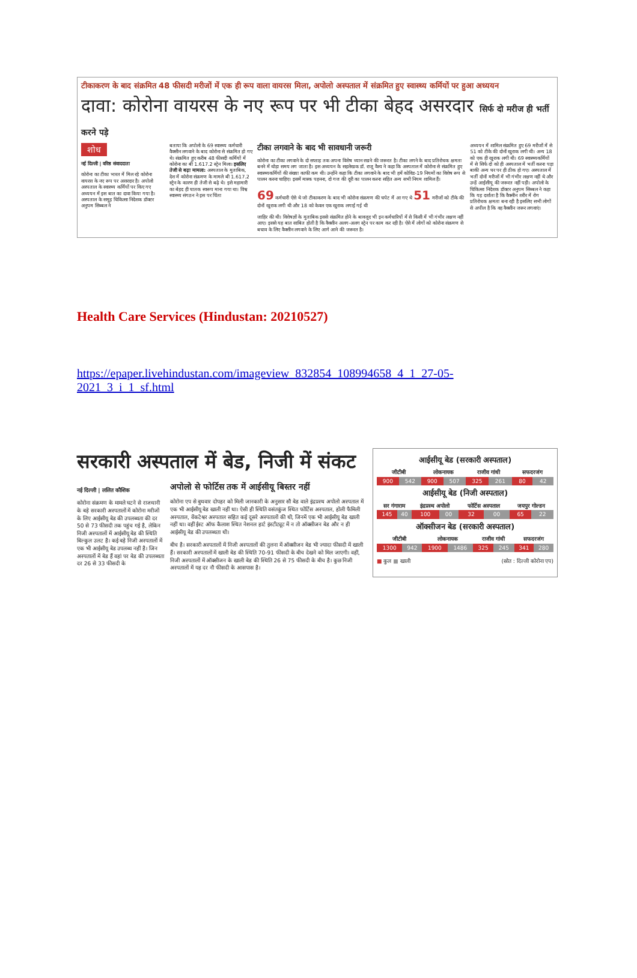टीकाकरण के बाद संक्रमित 48 फीसदी मरीजों में एक ही रूप वाला वायरस मिला, अपोलो अस्पताल में संक्रमित हुए स्वास्थ्य कर्मियों पर हुआ अध्ययन
दावा: कोरोना वायरस के नए रूप पर भी टीका बेहद असरदार सिर्फ दो मरीज ही भर्ती करने पड़े
शोध
नई दिल्ली | वरिष्ठ संवाददाता
कोरोना का टीका भारत में मिल रहे कोरोना वायरस के नए रूप पर असरदार है। अपोलो अस्पताल के स्वास्थ्य कर्मियों पर किए गए अध्ययन में इस बात का दावा किया गया है। अस्पताल के समूह चिकित्सा निदेशक डॉक्टर अनुपम सिब्बल ने
बताया कि अपोलो के 69 स्वास्थ्य कर्मचारी वैक्सीन लगवाने के बाद कोरोना से संक्रमित हो गए थे। संक्रमित हुए करीब 48 फीसदी कर्मियों में कोरोना का बी 1.617.2 स्ट्रेन मिला। इसलिए तेजी से बढ़ा मामला: अस्पताल के मुताबिक, देश में कोरोना संक्रमण के मामले बी 1.617.2 स्ट्रेन के कारण ही तेजी से बढ़े थे। इसे महामारी का बेहद ही घातक स्वरूप माना गया था। विश्व स्वास्थ्य संगठन ने इस पर चिंता
टीका लगवाने के बाद भी सावधानी जरूरी
कोरोना का टीका लगवाने के दो सप्ताह तक अपना विशेष ध्यान रखने की जरूरत है। टीका लगने के बाद प्रतिरोधक क्षमता बनने में थोड़ा समय लग जाता है। इस अध्ययन के सहलेखक डॉ. राजू वैश्य ने कहा कि अस्पताल में कोरोना से संक्रमित हुए स्वास्थ्यकर्मियों की संख्या काफी कम थी। उन्होंने कहा कि टीका लगवाने के बाद भी हमें कोविड-19 नियमों का विशेष रूप से पालन करना चाहिए। इसमें मास्क पहनना, दो गज की दूरी का पालन करना सहित अन्य सभी नियम शामिल हैं।
69 कर्मचारी ऐसे थे जो टीकाकरण के बाद भी कोरोना संक्रमण की चपेट में आ गए थे 51 मरीजों को टीके की दोनों खुराक लगी थी और 18 को केवल एक खुराक लगाई गई थी
जाहिर की थी। विशेषज्ञों के मुताबिक इससे संक्रमित होने के बावजूद भी इन कर्मचारियों में से किसी में भी गंभीर लक्षण नहीं आए। इससे यह बात साबित होती है कि वैक्सीन अलग-अलग स्ट्रेन पर काम कर रही है। ऐसे में लोगों को कोरोना संक्रमण से बचाव के लिए वैक्सीन लगवाने के लिए आगे आने की जरूरत है।
अध्ययन में शामिल संक्रमित हुए 69 मरीजों में से 51 को टीके की दोनों खुराक लगी थी। अन्य 18 को एक ही खुराक लगी थी। 69 स्वास्थ्यकर्मियों में से सिर्फ दो को ही अस्पताल में भर्ती करना पड़ा बाकी अन्य घर पर ही ठीक हो गए। अस्पताल में भर्ती दोनों मरीजों में भी गंभीर लक्षण नहीं थे और उन्हें आईसीयू की जरूरत नहीं पड़ी। अपोलो के चिकित्सा निदेशक डॉक्टर अनुपम सिब्बल ने कहा कि यह दर्शाता है कि वैक्सीन शरीर में रोग प्रतिरोधक क्षमता बना रही है इसलिए सभी लोगों से अपील है कि वह वैक्सीन जरूर लगवाएं।
Health Care Services (Hindustan: 20210527)
https://epaper.livehindustan.com/imageview_832854_108994658_4_1_27-05-2021_3_i_1_sf.html
सरकारी अस्पताल में बेड, निजी में संकट
नई दिल्ली | ललित कौशिक
कोरोना संक्रमण के मामले घटने से राजधानी के बड़े सरकारी अस्पतालों में कोरोना मरीजों के लिए आईसीयू बेड की उपलब्धता की दर 50 से 73 फीसदी तक पहुंच गई है, लेकिन निजी अस्पतालों में आईसीयू बेड की स्थिति बिल्कुल उलट है। कई बड़े निजी अस्पतालों में एक भी आईसीयू बेड उपलब्ध नहीं है। जिन अस्पतालों में बेड हैं वहां पर बेड की उपलब्धता दर 26 से 33 फीसदी के
अपोलो से फोर्टिस तक में आईसीयू बिस्तर नहीं
कोरोना एप से बुधवार दोपहर को मिली जानकारी के अनुसार सौ बेड वाले इंद्रप्रस्थ अपोलो अस्पताल में एक भी आईसीयू बेड खाली नहीं था। ऐसी ही स्थिति वसंतकुंज स्थित फोर्टिस अस्पताल, होली फैमिली अस्पताल, वेंकटेश्वर अस्पताल सहित कई दूसरे अस्पतालों की थी, जिनमें एक भी आईसीयू बेड खाली नहीं था। वहीं ईस्ट ऑफ कैलाश स्थित नेशनल हार्ट इंस्टीट्यूट में न तो ऑक्सीजन बेड और न ही आईसीयू बेड की उपलब्धता थी।
बीच है। सरकारी अस्पतालों में निजी अस्पतालों की तुलना में ऑक्सीजन बेड भी ज्यादा फीसदी में खाली हैं। सरकारी अस्पतालों में खाली बेड की स्थिति 70-91 फीसदी के बीच देखने को मिल जाएगी। वहीं, निजी अस्पतालों में ऑक्सीजन के खाली बेड की स्थिति 26 से 75 फीसदी के बीच है। कुछ निजी अस्पतालों में यह दर नौ फीसदी के आसपास है।
आईसीयू बेड (सरकारी अस्पताल)
| जीटीबी | | लोकनायक | | राजीव गांधी | | सफदरजंग | |
| --- | --- | --- | --- | --- | --- | --- | --- |
| 900 | 542 | 900 | 507 | 325 | 261 | 80 | 42 |
आईसीयू बेड (निजी अस्पताल)
| सर गंगाराम | | इंद्रप्रस्थ अपोलो | | फोर्टिस अस्पताल | | जयपुर गोल्डन | |
| --- | --- | --- | --- | --- | --- | --- | --- |
| 145 | 40 | 100 | 00 | 32 | 00 | 65 | 22 |
ऑक्सीजन बेड (सरकारी अस्पताल)
| जीटीबी | | लोकनायक | | राजीव गांधी | | सफदरजंग | |
| --- | --- | --- | --- | --- | --- | --- | --- |
| 1300 | 942 | 1900 | 1486 | 325 | 245 | 341 | 280 |
■ कुल ■ खाली (स्रोत : दिल्ली कोरोना एप)